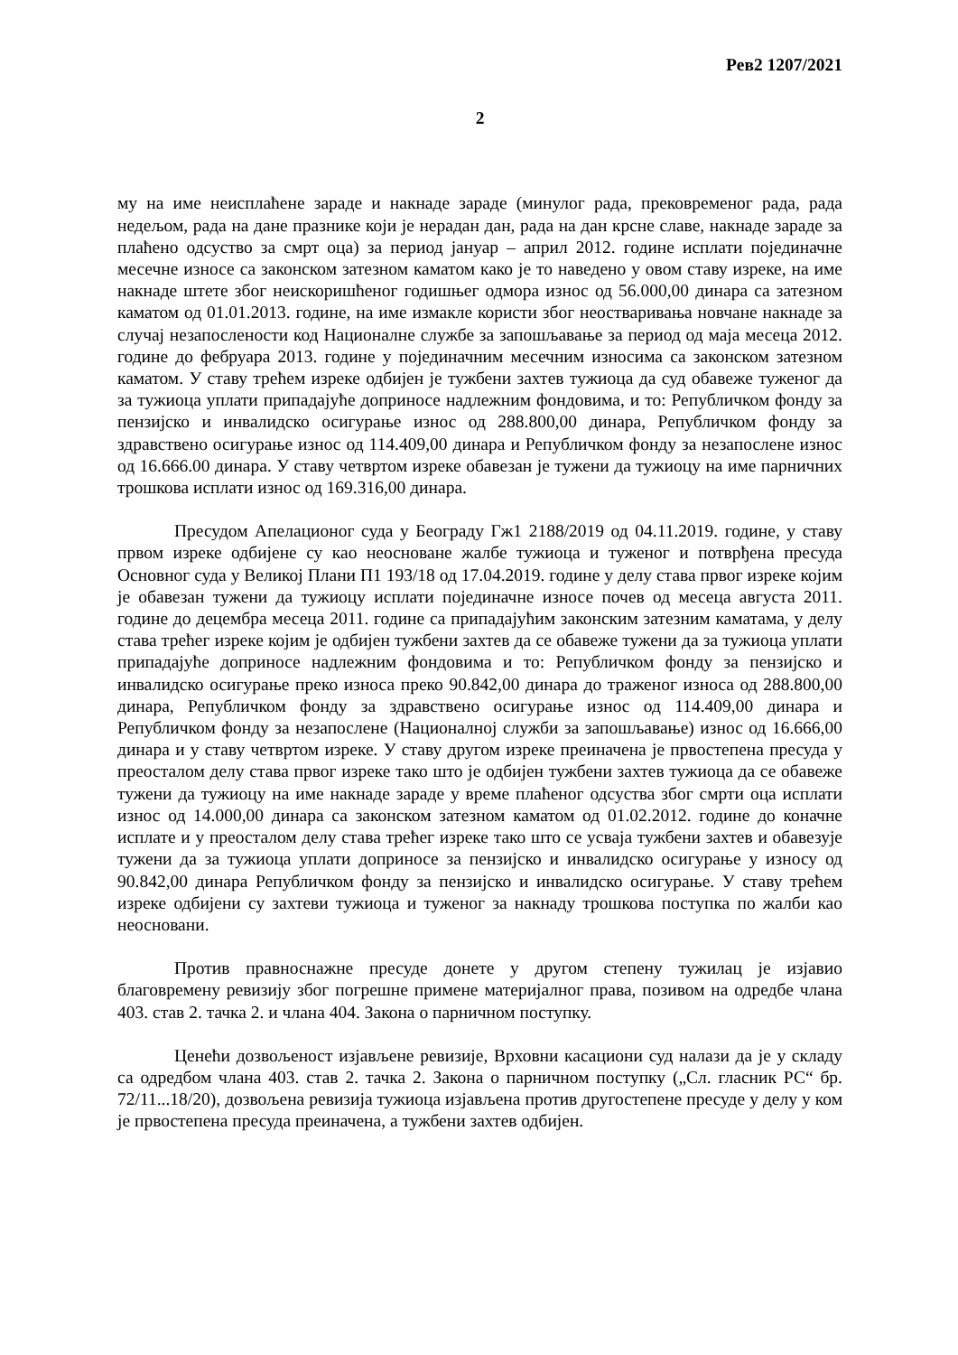Рев2 1207/2021
2
му на име неисплаћене зараде и накнаде зараде (минулог рада, прековременог рада, рада недељом, рада на дане празнике који је нерадан дан, рада на дан крсне славе, накнаде зараде за плаћено одсуство за смрт оца) за период јануар – април 2012. године исплати појединачне месечне износе са законском затезном каматом како је то наведено у овом ставу изреке, на име накнаде штете због неискоришћеног годишњег одмора износ од 56.000,00 динара са затезном каматом од 01.01.2013. године, на име измакле користи због неостваривања новчане накнаде за случај незапослености код Националне службе за запошљавање за период од маја месеца 2012. године до фебруара 2013. године у појединачним месечним износима са законском затезном каматом. У ставу трећем изреке одбијен је тужбени захтев тужиоца да суд обавеже туженог да за тужиоца уплати припадајуће доприносе надлежним фондовима, и то: Републичком фонду за пензијско и инвалидско осигурање износ од 288.800,00 динара, Републичком фонду за здравствено осигурање износ од 114.409,00 динара и Републичком фонду за незапослене износ од 16.666.00 динара. У ставу четвртом изреке обавезан је тужени да тужиоцу на име парничних трошкова исплати износ од 169.316,00 динара.
Пресудом Апелационог суда у Београду Гж1 2188/2019 од 04.11.2019. године, у ставу првом изреке одбијене су као неосноване жалбе тужиоца и туженог и потврђена пресуда Основног суда у Великој Плани П1 193/18 од 17.04.2019. године у делу става првог изреке којим је обавезан тужени да тужиоцу исплати појединачне износе почев од месеца августа 2011. године до децембра месеца 2011. године са припадајућим законским затезним каматама, у делу става трећег изреке којим је одбијен тужбени захтев да се обавеже тужени да за тужиоца уплати припадајуће доприносе надлежним фондовима и то: Републичком фонду за пензијско и инвалидско осигурање преко износа преко 90.842,00 динара до траженог износа од 288.800,00 динара, Републичком фонду за здравствено осигурање износ од 114.409,00 динара и Републичком фонду за незапослене (Националној служби за запошљавање) износ од 16.666,00 динара и у ставу четвртом изреке. У ставу другом изреке преиначена је првостепена пресуда у преосталом делу става првог изреке тако што је одбијен тужбени захтев тужиоца да се обавеже тужени да тужиоцу на име накнаде зараде у време плаћеног одсуства због смрти оца исплати износ од 14.000,00 динара са законском затезном каматом од 01.02.2012. године до коначне исплате и у преосталом делу става трећег изреке тако што се усваја тужбени захтев и обавезује тужени да за тужиоца уплати доприносе за пензијско и инвалидско осигурање у износу од 90.842,00 динара Републичком фонду за пензијско и инвалидско осигурање. У ставу трећем изреке одбијени су захтеви тужиоца и туженог за накнаду трошкова поступка по жалби као неосновани.
Против правноснажне пресуде донете у другом степену тужилац је изјавио благовремену ревизију због погрешне примене материјалног права, позивом на одредбе члана 403. став 2. тачка 2. и члана 404. Закона о парничном поступку.
Ценећи дозвољеност изјављене ревизије, Врховни касациони суд налази да је у складу са одредбом члана 403. став 2. тачка 2. Закона о парничном поступку („Сл. гласник РС“ бр. 72/11...18/20), дозвољена ревизија тужиоца изјављена против другостепене пресуде у делу у ком је првостепена пресуда преиначена, а тужбени захтев одбијен.